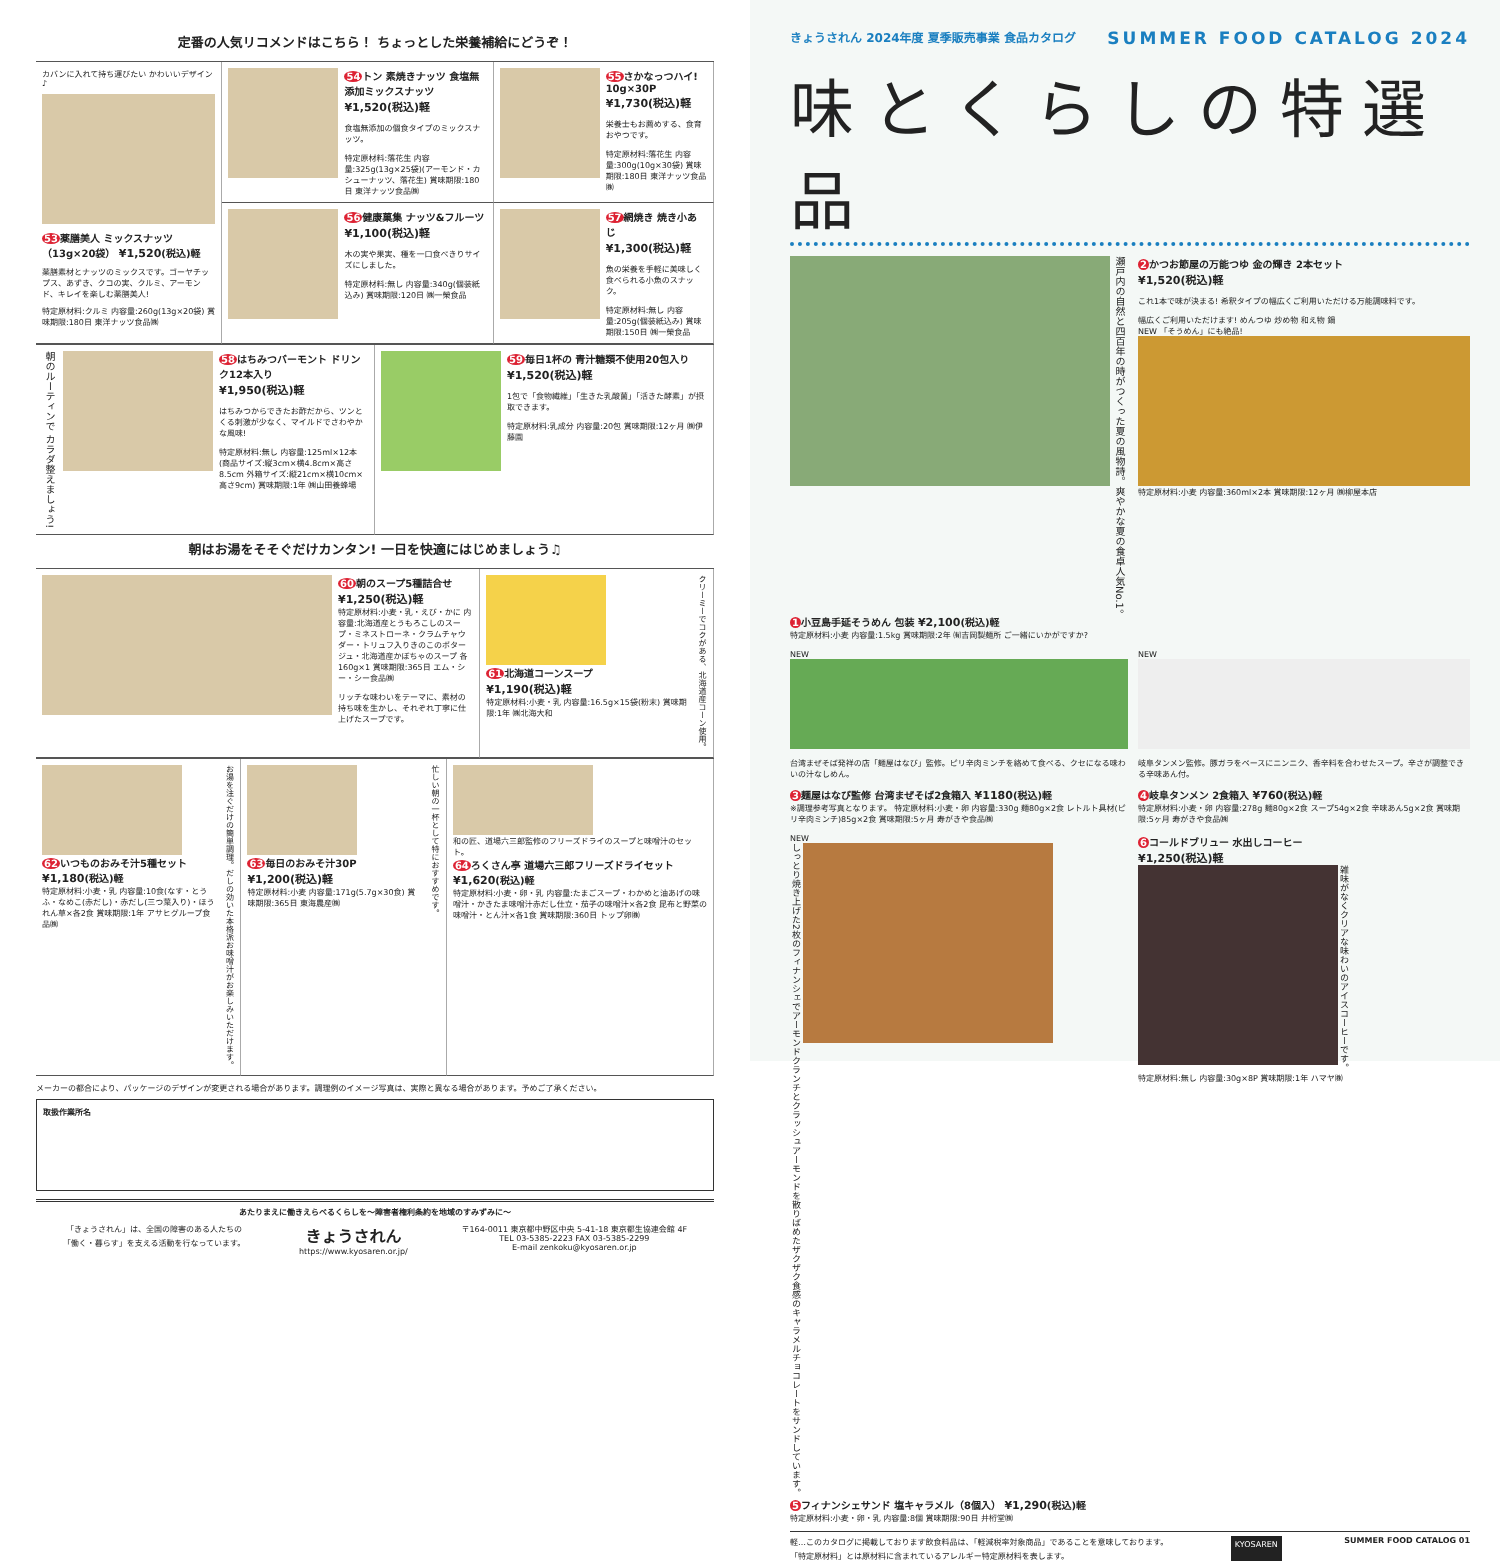定番の人気リコメンドはこちら！ ちょっとした栄養補給にどうぞ！
カバンに入れて持ち運びたい かわいいデザイン♪
53薬膳美人 ミックスナッツ（13g×20袋） ¥1,520(税込)軽
薬膳素材とナッツのミックスです。ゴーヤチップス、あずき、クコの実、クルミ、アーモンド、キレイを楽しむ薬膳美人!
特定原材料:クルミ 内容量:260g(13g×20袋) 賞味期限:180日 東洋ナッツ食品㈱
54トン 素焼きナッツ 食塩無添加ミックスナッツ
¥1,520(税込)軽
食塩無添加の個食タイプのミックスナッツ。
特定原材料:落花生 内容量:325g(13g×25袋)(アーモンド・カシューナッツ、落花生) 賞味期限:180日 東洋ナッツ食品㈱
55さかなっつハイ! 10g×30P
¥1,730(税込)軽
栄養士もお薦めする、食育おやつです。
特定原材料:落花生 内容量:300g(10g×30袋) 賞味期限:180日 東洋ナッツ食品㈱
56健康菓集 ナッツ&フルーツ
¥1,100(税込)軽
木の実や果実、種を一口食べきりサイズにしました。
特定原材料:無し 内容量:340g(個装紙込み) 賞味期限:120日 ㈱一榮食品
57網焼き 焼き小あじ
¥1,300(税込)軽
魚の栄養を手軽に美味しく食べられる小魚のスナック。
特定原材料:無し 内容量:205g(個装紙込み) 賞味期限:150日 ㈱一榮食品
朝のルーティンで カラダ整えましょう!
58はちみつバーモント ドリンク12本入り
¥1,950(税込)軽
はちみつからできたお酢だから、ツンとくる刺激が少なく、マイルドでさわやかな風味!
特定原材料:無し 内容量:125ml×12本 (商品サイズ:縦3cm×横4.8cm×高さ8.5cm 外箱サイズ:縦21cm×横10cm×高さ9cm) 賞味期限:1年 ㈱山田養蜂場
59毎日1杯の 青汁糖類不使用20包入り
¥1,520(税込)軽
1包で「食物繊維」「生きた乳酸菌」「活きた酵素」が摂取できます。
特定原材料:乳成分 内容量:20包 賞味期限:12ヶ月 ㈱伊藤園
朝はお湯をそそぐだけカンタン! 一日を快適にはじめましょう♫
60朝のスープ5種詰合せ
¥1,250(税込)軽
特定原材料:小麦・乳・えび・かに 内容量:北海道産とうもろこしのスープ・ミネストローネ・クラムチャウダー・トリュフ入りきのこのポタージュ・北海道産かぼちゃのスープ 各160g×1 賞味期限:365日 エム・シー・シー食品㈱
リッチな味わいをテーマに、素材の持ち味を生かし、それぞれ丁寧に仕上げたスープです。
61北海道コーンスープ
¥1,190(税込)軽
特定原材料:小麦・乳 内容量:16.5g×15袋(粉末) 賞味期限:1年 ㈱北海大和
クリーミーでコクがある、北海道産コーン使用。
62いつものおみそ汁5種セット ¥1,180(税込)軽
特定原材料:小麦・乳 内容量:10食(なす・とうふ・なめこ(赤だし)・赤だし(三つ葉入り)・ほうれん草×各2食 賞味期限:1年 アサヒグループ食品㈱
お湯を注ぐだけの簡単調理。だしの効いた本格派お味噌汁がお楽しみいただけます。
63毎日のおみそ汁30P
¥1,200(税込)軽
特定原材料:小麦 内容量:171g(5.7g×30食) 賞味期限:365日 東海農産㈱
忙しい朝の一杯として特におすすめです。
和の匠、道場六三郎監修のフリーズドライのスープと味噌汁のセット。
64ろくさん亭 道場六三郎フリーズドライセット ¥1,620(税込)軽
特定原材料:小麦・卵・乳 内容量:たまごスープ・わかめと油あげの味噌汁・かきたま味噌汁赤だし仕立・茄子の味噌汁×各2食 昆布と野菜の味噌汁・とん汁×各1食 賞味期限:360日 トップ卵㈱
メーカーの都合により、パッケージのデザインが変更される場合があります。調理例のイメージ写真は、実際と異なる場合があります。予めご了承ください。
取扱作業所名
あたりまえに働きえらべるくらしを～障害者権利条約を地域のすみずみに～
「きょうされん」は、全国の障害のある人たちの
「働く・暮らす」を支える活動を行なっています。
きょうされん
https://www.kyosaren.or.jp/
〒164-0011 東京都中野区中央 5-41-18 東京都生協連会館 4F
TEL 03-5385-2223 FAX 03-5385-2299
E-mail zenkoku@kyosaren.or.jp
きょうされん 2024年度 夏季販売事業 食品カタログ SUMMER FOOD CATALOG 2024
味とくらしの特選品
瀬戸内の自然と四百年の時がつくった夏の風物詩。爽やかな夏の食卓人気No.1。
1小豆島手延そうめん 包装 ¥2,100(税込)軽
特定原材料:小麦 内容量:1.5kg 賞味期限:2年 ㈲吉岡製麺所 ご一緒にいかがですか?
2かつお節屋の万能つゆ 金の輝き 2本セット
¥1,520(税込)軽
これ1本で味が決まる! 希釈タイプの幅広くご利用いただける万能調味料です。
幅広くご利用いただけます! めんつゆ 炒め物 和え物 鍋
NEW 「そうめん」にも絶品!
特定原材料:小麦 内容量:360ml×2本 賞味期限:12ヶ月 ㈱柳屋本店
NEW
台湾まぜそば発祥の店「麺屋はなび」監修。ピリ辛肉ミンチを絡めて食べる、クセになる味わいの汁なしめん。
3麺屋はなび監修 台湾まぜそば2食箱入 ¥1180(税込)軽
※調理参考写真となります。 特定原材料:小麦・卵 内容量:330g 麺80g×2食 レトルト具材(ピリ辛肉ミンチ)85g×2食 賞味期限:5ヶ月 寿がきや食品㈱
NEW
岐阜タンメン監修。豚ガラをベースにニンニク、香辛料を合わせたスープ。辛さが調整できる辛味あん付。
4岐阜タンメン 2食箱入 ¥760(税込)軽
特定原材料:小麦・卵 内容量:278g 麺80g×2食 スープ54g×2食 辛味あん5g×2食 賞味期限:5ヶ月 寿がきや食品㈱
NEW
しっとり焼き上げた2枚のフィナンシェでアーモンドクランチとクラッシュアーモンドを散りばめたザクザク食感のキャラメルチョコレートをサンドしています。
5フィナンシェサンド 塩キャラメル（8個入） ¥1,290(税込)軽
特定原材料:小麦・卵・乳 内容量:8個 賞味期限:90日 井桁堂㈱
6コールドブリュー 水出しコーヒー
¥1,250(税込)軽
雑味がなくクリアな味わいのアイスコーヒーです。
特定原材料:無し 内容量:30g×8P 賞味期限:1年 ハマヤ㈱
軽…このカタログに掲載しております飲食料品は、「軽減税率対象商品」であることを意味しております。
「特定原材料」とは原材料に含まれているアレルギー特定原材料を表します。
KYOSAREN
SUMMER FOOD CATALOG 01